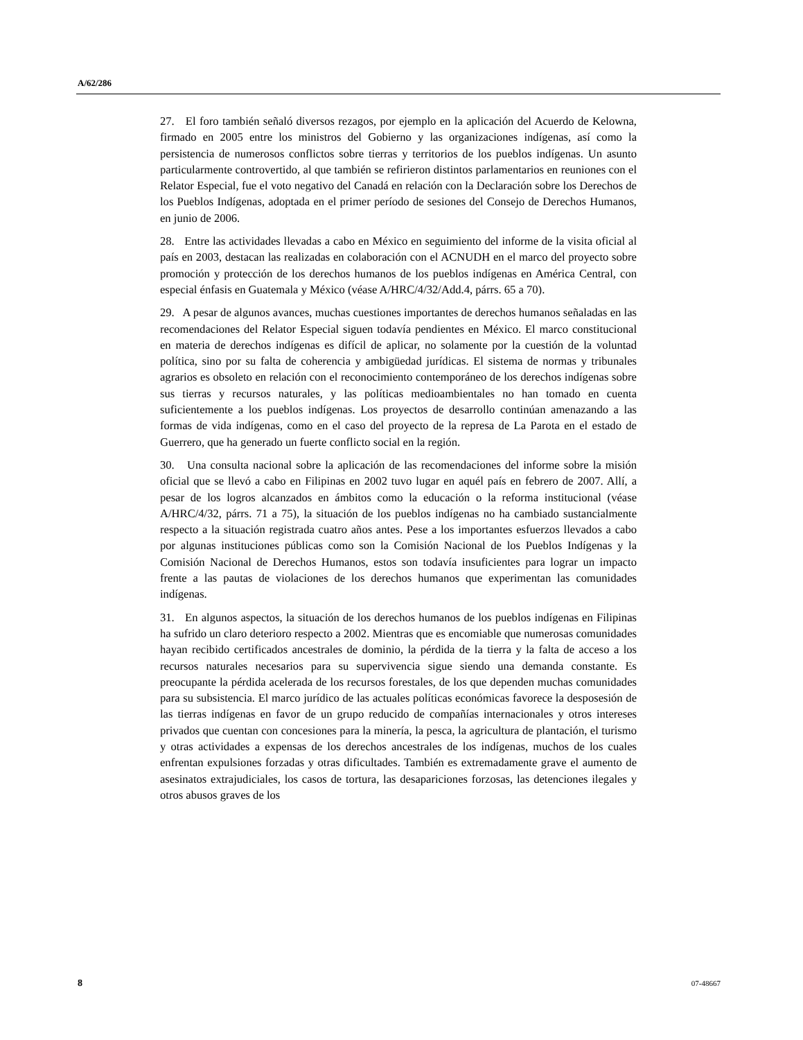A/62/286
27. El foro también señaló diversos rezagos, por ejemplo en la aplicación del Acuerdo de Kelowna, firmado en 2005 entre los ministros del Gobierno y las organizaciones indígenas, así como la persistencia de numerosos conflictos sobre tierras y territorios de los pueblos indígenas. Un asunto particularmente controvertido, al que también se refirieron distintos parlamentarios en reuniones con el Relator Especial, fue el voto negativo del Canadá en relación con la Declaración sobre los Derechos de los Pueblos Indígenas, adoptada en el primer período de sesiones del Consejo de Derechos Humanos, en junio de 2006.
28. Entre las actividades llevadas a cabo en México en seguimiento del informe de la visita oficial al país en 2003, destacan las realizadas en colaboración con el ACNUDH en el marco del proyecto sobre promoción y protección de los derechos humanos de los pueblos indígenas en América Central, con especial énfasis en Guatemala y México (véase A/HRC/4/32/Add.4, párrs. 65 a 70).
29. A pesar de algunos avances, muchas cuestiones importantes de derechos humanos señaladas en las recomendaciones del Relator Especial siguen todavía pendientes en México. El marco constitucional en materia de derechos indígenas es difícil de aplicar, no solamente por la cuestión de la voluntad política, sino por su falta de coherencia y ambigüedad jurídicas. El sistema de normas y tribunales agrarios es obsoleto en relación con el reconocimiento contemporáneo de los derechos indígenas sobre sus tierras y recursos naturales, y las políticas medioambientales no han tomado en cuenta suficientemente a los pueblos indígenas. Los proyectos de desarrollo continúan amenazando a las formas de vida indígenas, como en el caso del proyecto de la represa de La Parota en el estado de Guerrero, que ha generado un fuerte conflicto social en la región.
30. Una consulta nacional sobre la aplicación de las recomendaciones del informe sobre la misión oficial que se llevó a cabo en Filipinas en 2002 tuvo lugar en aquél país en febrero de 2007. Allí, a pesar de los logros alcanzados en ámbitos como la educación o la reforma institucional (véase A/HRC/4/32, párrs. 71 a 75), la situación de los pueblos indígenas no ha cambiado sustancialmente respecto a la situación registrada cuatro años antes. Pese a los importantes esfuerzos llevados a cabo por algunas instituciones públicas como son la Comisión Nacional de los Pueblos Indígenas y la Comisión Nacional de Derechos Humanos, estos son todavía insuficientes para lograr un impacto frente a las pautas de violaciones de los derechos humanos que experimentan las comunidades indígenas.
31. En algunos aspectos, la situación de los derechos humanos de los pueblos indígenas en Filipinas ha sufrido un claro deterioro respecto a 2002. Mientras que es encomiable que numerosas comunidades hayan recibido certificados ancestrales de dominio, la pérdida de la tierra y la falta de acceso a los recursos naturales necesarios para su supervivencia sigue siendo una demanda constante. Es preocupante la pérdida acelerada de los recursos forestales, de los que dependen muchas comunidades para su subsistencia. El marco jurídico de las actuales políticas económicas favorece la desposesión de las tierras indígenas en favor de un grupo reducido de compañías internacionales y otros intereses privados que cuentan con concesiones para la minería, la pesca, la agricultura de plantación, el turismo y otras actividades a expensas de los derechos ancestrales de los indígenas, muchos de los cuales enfrentan expulsiones forzadas y otras dificultades. También es extremadamente grave el aumento de asesinatos extrajudiciales, los casos de tortura, las desapariciones forzosas, las detenciones ilegales y otros abusos graves de los
8 07-48667